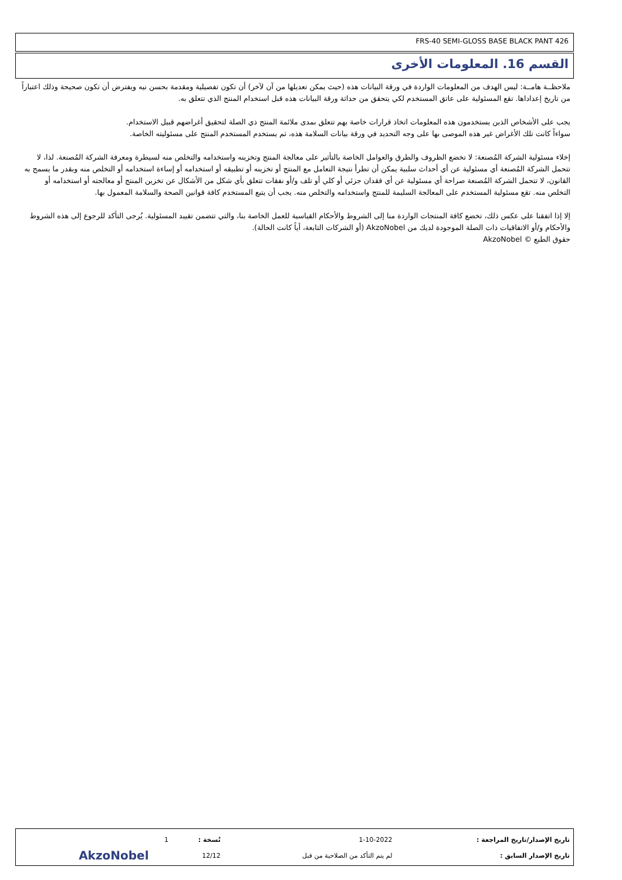FRS-40 SEMI-GLOSS BASE BLACK PANT 426
القسم 16. المعلومات الأخرى
ملاحظــة هامــة: ليس الهدف من المعلومات الواردة في ورقة البيانات هذه (حيث يمكن تعديلها من آن لآخر) أن تكون تفصيلية ومقدمة بحسن نيه ويفترض أن تكون صحيحة وذلك اعتباراً من تاريخ إعداداها. تقع المسئولية على عاتق المستخدم لكي يتحقق من حداثة ورقة البيانات هذه قبل استخدام المنتج الذي تتعلق به.
يجب على الأشخاص الذين يستخدمون هذه المعلومات اتخاذ قرارات خاصة بهم تتعلق بمدى ملائمة المنتج ذي الصلة لتحقيق أغراضهم قبيل الاستخدام.
سواءاً كانت تلك الأغراض غير هذه الموصى بها على وجه التحديد في ورقة بيانات السلامة هذه، ثم يستخدم المستخدم المنتج على مسئوليته الخاصة.
إخلاء مسئولية الشركة المُصنعة: لا تخضع الظروف والطرق والعوامل الخاصة بالتأثير على معالجة المنتج وتخزينه واستخدامه والتخلص منه لسيطرة ومعرفة الشركة المُصنعة. لذا، لا تتحمل الشركة المُصنعة أي مسئولية عن أي أحداث سلبية يمكن أن تطرأ نتيجة التعامل مع المنتج أو تخزينه أو تطبيقه أو استخدامه أو إساءة استخدامه أو التخلص منه وبقدر ما يسمح به القانون، لا تتحمل الشركة المُصنعة صراحة أي مسئولية عن أي فقدان جزئي أو كلي أو تلف و/أو نفقات تتعلق بأي شكل من الأشكال عن تخزين المنتج أو معالجته أو استخدامه أو التخلص منه. تقع مسئولية المستخدم على المعالجة السليمة للمنتج واستخدامه والتخلص منه. يجب أن يتبع المستخدم كافة قوانين الصحة والسلامة المعمول بها.
إلا إذا اتفقنا على عكس ذلك، تخضع كافة المنتجات الواردة منا إلى الشروط والأحكام القياسية للعمل الخاصة بنا، والتي تتضمن تقييد المسئولية. يُرجى التأكد للرجوع إلى هذه الشروط والأحكام و/أو الاتفاقيات ذات الصلة الموجودة لديك من AkzoNobel (أو الشركات التابعة، أياً كانت الحالة).
حقوق الطبع © AkzoNobel
| تاريخ الإصدار/تاريخ المراجعة : | 1-10-2022 | نُسخة : | 1 | |
| تاريخ الإصدار السابق : | لم يتم التأكد من الصلاحية من قبل | 12/12 | | AkzoNobel |